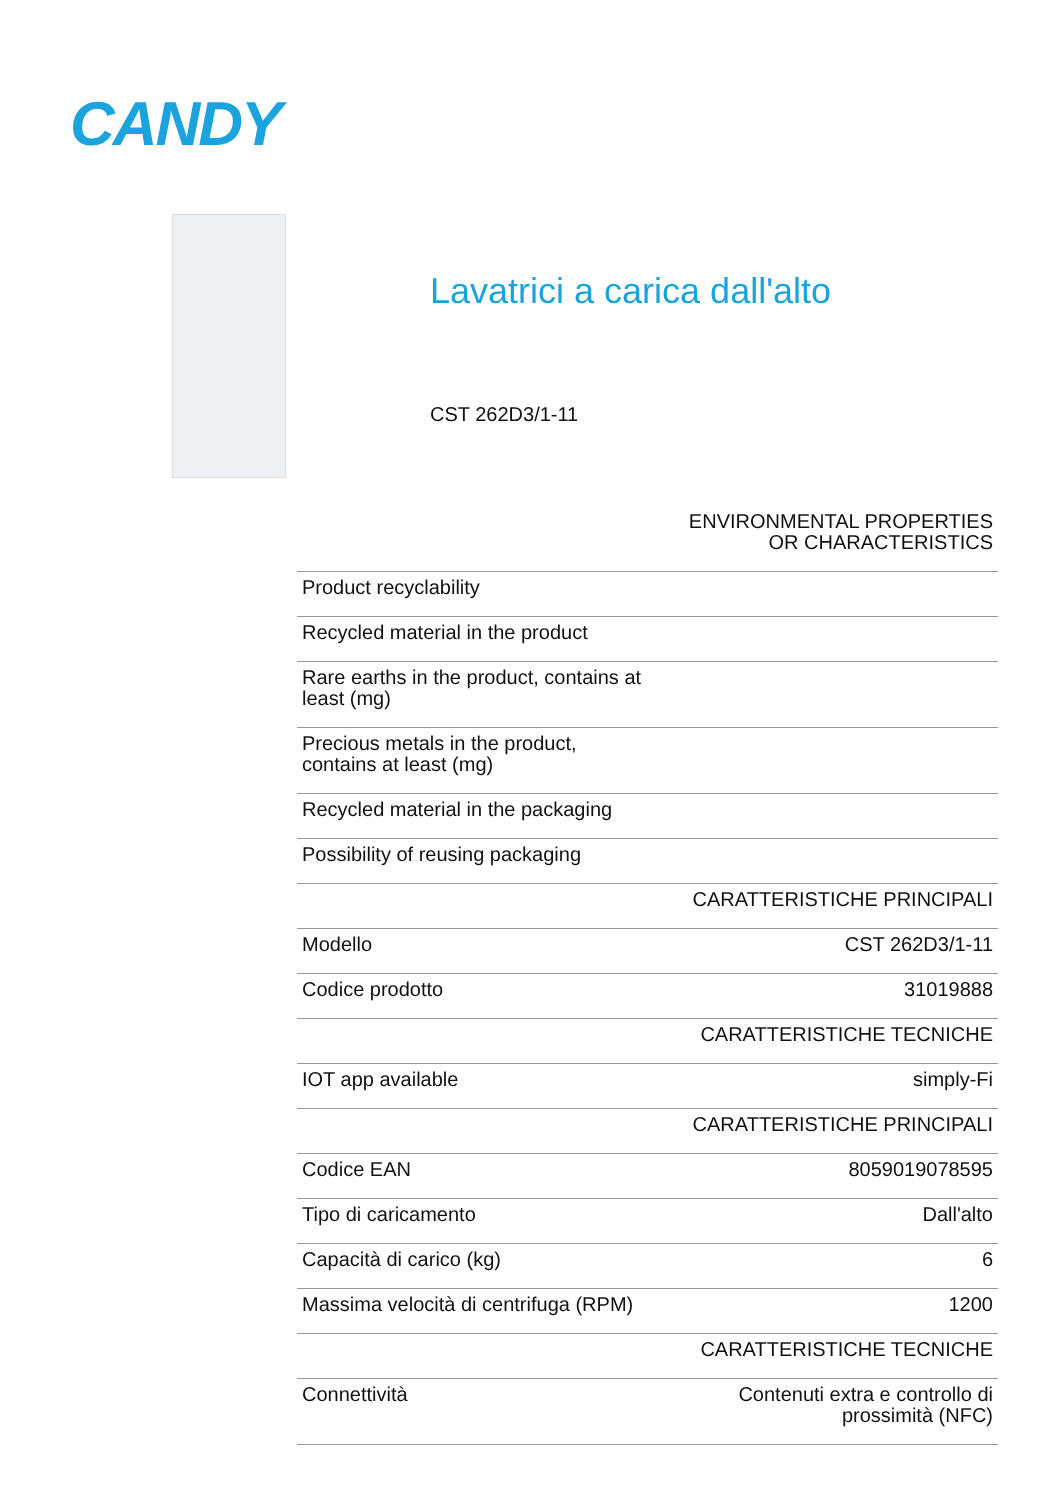CANDY
Lavatrici a carica dall'alto
CST 262D3/1-11
| | ENVIRONMENTAL PROPERTIES OR CHARACTERISTICS |
| Product recyclability | |
| Recycled material in the product | |
| Rare earths in the product, contains at least (mg) | |
| Precious metals in the product, contains at least (mg) | |
| Recycled material in the packaging | |
| Possibility of reusing packaging | |
| | CARATTERISTICHE PRINCIPALI |
| Modello | CST 262D3/1-11 |
| Codice prodotto | 31019888 |
| | CARATTERISTICHE TECNICHE |
| IOT app available | simply-Fi |
| | CARATTERISTICHE PRINCIPALI |
| Codice EAN | 8059019078595 |
| Tipo di caricamento | Dall'alto |
| Capacità di carico (kg) | 6 |
| Massima velocità di centrifuga (RPM) | 1200 |
| | CARATTERISTICHE TECNICHE |
| Connettività | Contenuti extra e controllo di prossimità (NFC) |